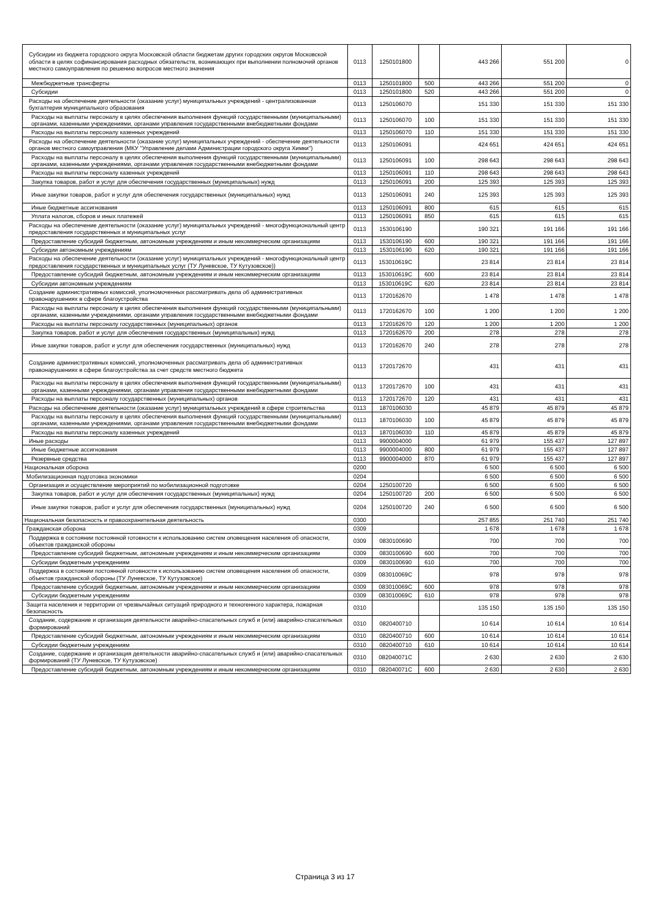| Субсидии из бюджета городского округа Московской области бюджетам других городских округов Московской области в целях софинансирования расходных обязательств, возникающих при выполнении полномочий органов местного самоуправления по решению вопросов местного значения | 0113 | 1250101800 | | 443 266 | 551 200 | 0 |
| Межбюджетные трансферты | 0113 | 1250101800 | 500 | 443 266 | 551 200 | 0 |
| Субсидии | 0113 | 1250101800 | 520 | 443 266 | 551 200 | 0 |
| Расходы на обеспечение деятельности (оказание услуг) муниципальных учреждений - централизованная бухгалтерия муниципального образования | 0113 | 1250106070 | | 151 330 | 151 330 | 151 330 |
| Расходы на выплаты персоналу в целях обеспечения выполнения функций государственными (муниципальными) органами, казенными учреждениями, органами управления государственными внебюджетными фондами | 0113 | 1250106070 | 100 | 151 330 | 151 330 | 151 330 |
| Расходы на выплаты персоналу казенных учреждений | 0113 | 1250106070 | 110 | 151 330 | 151 330 | 151 330 |
| Расходы на обеспечение деятельности (оказание услуг) муниципальных учреждений - обеспечение деятельности органов местного самоуправления (МКУ "Управление делами Администрации городского округа Химки") | 0113 | 1250106091 | | 424 651 | 424 651 | 424 651 |
| Расходы на выплаты персоналу в целях обеспечения выполнения функций государственными (муниципальными) органами, казенными учреждениями, органами управления государственными внебюджетными фондами | 0113 | 1250106091 | 100 | 298 643 | 298 643 | 298 643 |
| Расходы на выплаты персоналу казенных учреждений | 0113 | 1250106091 | 110 | 298 643 | 298 643 | 298 643 |
| Закупка товаров, работ и услуг для обеспечения государственных (муниципальных) нужд | 0113 | 1250106091 | 200 | 125 393 | 125 393 | 125 393 |
| Иные закупки товаров, работ и услуг для обеспечения государственных (муниципальных) нужд | 0113 | 1250106091 | 240 | 125 393 | 125 393 | 125 393 |
| Иные бюджетные ассигнования | 0113 | 1250106091 | 800 | 615 | 615 | 615 |
| Уплата налогов, сборов и иных платежей | 0113 | 1250106091 | 850 | 615 | 615 | 615 |
| Расходы на обеспечение деятельности (оказание услуг) муниципальных учреждений - многофункциональный центр предоставления государственных и муниципальных услуг | 0113 | 1530106190 | | 190 321 | 191 166 | 191 166 |
| Предоставление субсидий бюджетным, автономным учреждениям и иным некоммерческим организациям | 0113 | 1530106190 | 600 | 190 321 | 191 166 | 191 166 |
| Субсидии автономным учреждениям | 0113 | 1530106190 | 620 | 190 321 | 191 166 | 191 166 |
| Расходы на обеспечение деятельности (оказание услуг) муниципальных учреждений - многофункциональный центр предоставления государственных и муниципальных услуг (ТУ Луневское, ТУ Кутузовское)) | 0113 | 153010619С | | 23 814 | 23 814 | 23 814 |
| Предоставление субсидий бюджетным, автономным учреждениям и иным некоммерческим организациям | 0113 | 153010619С | 600 | 23 814 | 23 814 | 23 814 |
| Субсидии автономным учреждениям | 0113 | 153010619С | 620 | 23 814 | 23 814 | 23 814 |
| Создание административных комиссий, уполномоченных рассматривать дела об административных правонарушениях в сфере благоустройства | 0113 | 1720162670 | | 1 478 | 1 478 | 1 478 |
| Расходы на выплаты персоналу в целях обеспечения выполнения функций государственными (муниципальными) органами, казенными учреждениями, органами управления государственными внебюджетными фондами | 0113 | 1720162670 | 100 | 1 200 | 1 200 | 1 200 |
| Расходы на выплаты персоналу государственных (муниципальных) органов | 0113 | 1720162670 | 120 | 1 200 | 1 200 | 1 200 |
| Закупка товаров, работ и услуг для обеспечения государственных (муниципальных) нужд | 0113 | 1720162670 | 200 | 278 | 278 | 278 |
| Иные закупки товаров, работ и услуг для обеспечения государственных (муниципальных) нужд | 0113 | 1720162670 | 240 | 278 | 278 | 278 |
| Создание административных комиссий, уполномоченных рассматривать дела об административных правонарушениях в сфере благоустройства за счет средств местного бюджета | 0113 | 1720172670 | | 431 | 431 | 431 |
| Расходы на выплаты персоналу в целях обеспечения выполнения функций государственными (муниципальными) органами, казенными учреждениями, органами управления государственными внебюджетными фондами | 0113 | 1720172670 | 100 | 431 | 431 | 431 |
| Расходы на выплаты персоналу государственных (муниципальных) органов | 0113 | 1720172670 | 120 | 431 | 431 | 431 |
| Расходы на обеспечение деятельности (оказание услуг) муниципальных учреждений в сфере строительства | 0113 | 1870106030 | | 45 879 | 45 879 | 45 879 |
| Расходы на выплаты персоналу в целях обеспечения выполнения функций государственными (муниципальными) органами, казенными учреждениями, органами управления государственными внебюджетными фондами | 0113 | 1870106030 | 100 | 45 879 | 45 879 | 45 879 |
| Расходы на выплаты персоналу казенных учреждений | 0113 | 1870106030 | 110 | 45 879 | 45 879 | 45 879 |
| Иные расходы | 0113 | 9900004000 | | 61 979 | 155 437 | 127 897 |
| Иные бюджетные ассигнования | 0113 | 9900004000 | 800 | 61 979 | 155 437 | 127 897 |
| Резервные средства | 0113 | 9900004000 | 870 | 61 979 | 155 437 | 127 897 |
| Национальная оборона | 0200 | | | 6 500 | 6 500 | 6 500 |
| Мобилизационная подготовка экономики | 0204 | | | 6 500 | 6 500 | 6 500 |
| Организация и осуществление мероприятий по мобилизационной подготовке | 0204 | 1250100720 | | 6 500 | 6 500 | 6 500 |
| Закупка товаров, работ и услуг для обеспечения государственных (муниципальных) нужд | 0204 | 1250100720 | 200 | 6 500 | 6 500 | 6 500 |
| Иные закупки товаров, работ и услуг для обеспечения государственных (муниципальных) нужд | 0204 | 1250100720 | 240 | 6 500 | 6 500 | 6 500 |
| Национальная безопасность и правоохранительная деятельность | 0300 | | | 257 855 | 251 740 | 251 740 |
| Гражданская оборона | 0309 | | | 1 678 | 1 678 | 1 678 |
| Поддержка в состоянии постоянной готовности к использованию систем оповещения населения об опасности, объектов гражданской обороны | 0309 | 0830100690 | | 700 | 700 | 700 |
| Предоставление субсидий бюджетным, автономным учреждениям и иным некоммерческим организациям | 0309 | 0830100690 | 600 | 700 | 700 | 700 |
| Субсидии бюджетным учреждениям | 0309 | 0830100690 | 610 | 700 | 700 | 700 |
| Поддержка в состоянии постоянной готовности к использованию систем оповещения населения об опасности, объектов гражданской обороны (ТУ Луневское, ТУ Кутузовское) | 0309 | 083010069С | | 978 | 978 | 978 |
| Предоставление субсидий бюджетным, автономным учреждениям и иным некоммерческим организациям | 0309 | 083010069С | 600 | 978 | 978 | 978 |
| Субсидии бюджетным учреждениям | 0309 | 083010069С | 610 | 978 | 978 | 978 |
| Защита населения и территории от чрезвычайных ситуаций природного и техногенного характера, пожарная безопасность | 0310 | | | 135 150 | 135 150 | 135 150 |
| Создание, содержание и организация деятельности аварийно-спасательных служб и (или) аварийно-спасательных формирований | 0310 | 0820400710 | | 10 614 | 10 614 | 10 614 |
| Предоставление субсидий бюджетным, автономным учреждениям и иным некоммерческим организациям | 0310 | 0820400710 | 600 | 10 614 | 10 614 | 10 614 |
| Субсидии бюджетным учреждениям | 0310 | 0820400710 | 610 | 10 614 | 10 614 | 10 614 |
| Создание, содержание и организация деятельности аварийно-спасательных служб и (или) аварийно-спасательных формирований (ТУ Луневское, ТУ Кутузовское) | 0310 | 082040071С | | 2 630 | 2 630 | 2 630 |
| Предоставление субсидий бюджетным, автономным учреждениям и иным некоммерческим организациям | 0310 | 082040071С | 600 | 2 630 | 2 630 | 2 630 |
Страница 3 из 17